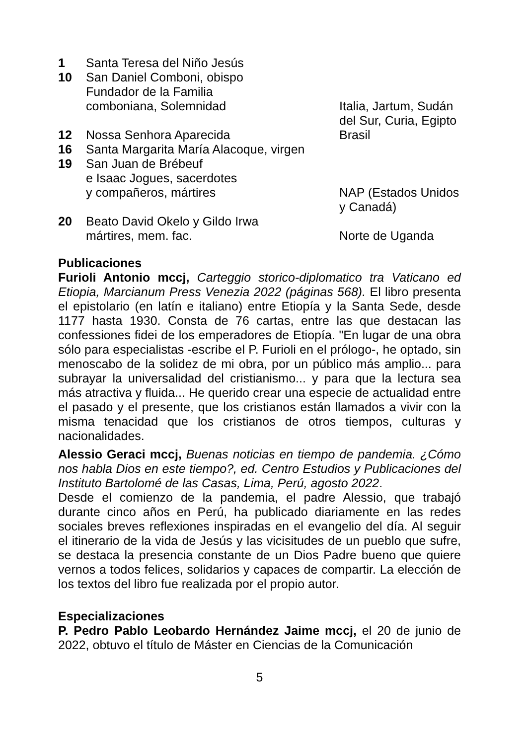| 1 | Santa Teresa del Niño Jesús | |
| 10 | San Daniel Comboni, obispo Fundador de la Familia comboniana, Solemnidad | Italia, Jartum, Sudán del Sur, Curia, Egipto |
| 12 | Nossa Senhora Aparecida | Brasil |
| 16 | Santa Margarita María Alacoque, virgen | |
| 19 | San Juan de Brébeuf e Isaac Jogues, sacerdotes y compañeros, mártires | NAP (Estados Unidos y Canadá) |
| 20 | Beato David Okelo y Gildo Irwa mártires, mem. fac. | Norte de Uganda |
Publicaciones
Furioli Antonio mccj, Carteggio storico-diplomatico tra Vaticano ed Etiopia, Marcianum Press Venezia 2022 (páginas 568). El libro presenta el epistolario (en latín e italiano) entre Etiopía y la Santa Sede, desde 1177 hasta 1930. Consta de 76 cartas, entre las que destacan las confessiones fidei de los emperadores de Etiopía. "En lugar de una obra sólo para especialistas -escribe el P. Furioli en el prólogo-, he optado, sin menoscabo de la solidez de mi obra, por un público más amplio... para subrayar la universalidad del cristianismo... y para que la lectura sea más atractiva y fluida... He querido crear una especie de actualidad entre el pasado y el presente, que los cristianos están llamados a vivir con la misma tenacidad que los cristianos de otros tiempos, culturas y nacionalidades.
Alessio Geraci mccj, Buenas noticias en tiempo de pandemia. ¿Cómo nos habla Dios en este tiempo?, ed. Centro Estudios y Publicaciones del Instituto Bartolomé de las Casas, Lima, Perú, agosto 2022.
Desde el comienzo de la pandemia, el padre Alessio, que trabajó durante cinco años en Perú, ha publicado diariamente en las redes sociales breves reflexiones inspiradas en el evangelio del día. Al seguir el itinerario de la vida de Jesús y las vicisitudes de un pueblo que sufre, se destaca la presencia constante de un Dios Padre bueno que quiere vernos a todos felices, solidarios y capaces de compartir. La elección de los textos del libro fue realizada por el propio autor.
Especializaciones
P. Pedro Pablo Leobardo Hernández Jaime mccj, el 20 de junio de 2022, obtuvo el título de Máster en Ciencias de la Comunicación
5